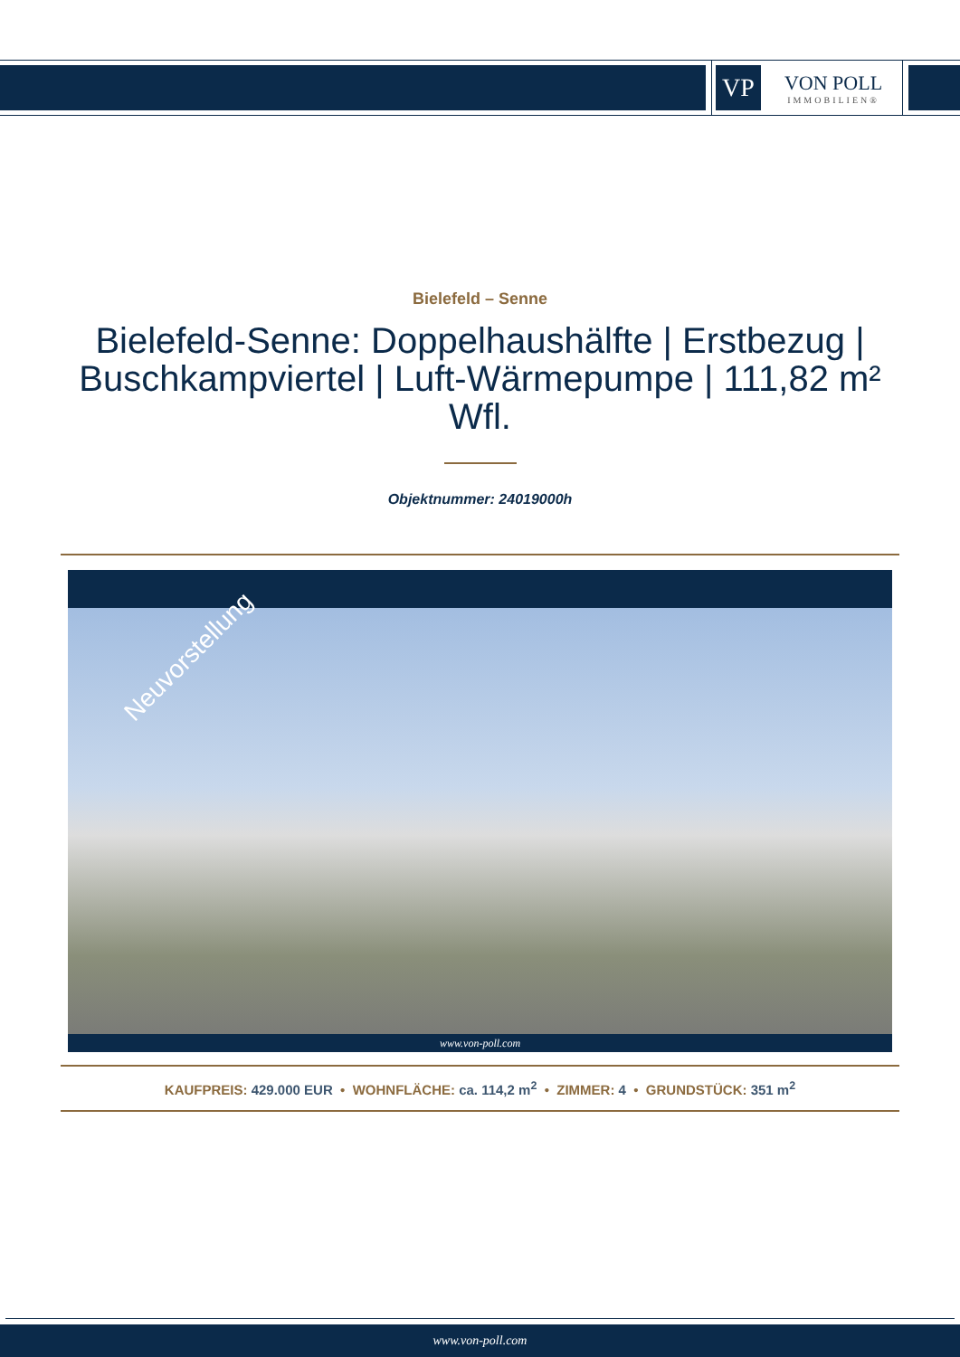VP
VON POLL
IMMOBILIEN®
Bielefeld – Senne
Bielefeld-Senne: Doppelhaushälfte | Erstbezug | Buschkampviertel | Luft-Wärmepumpe | 111,82 m² Wfl.
Objektnummer: 24019000h
Neuvorstellung
www.von-poll.com
KAUFPREIS: 429.000 EUR • WOHNFLÄCHE: ca. 114,2 m<sup>2</sup> • ZIMMER: 4 • GRUNDSTÜCK: 351 m<sup>2</sup>
www.von-poll.com